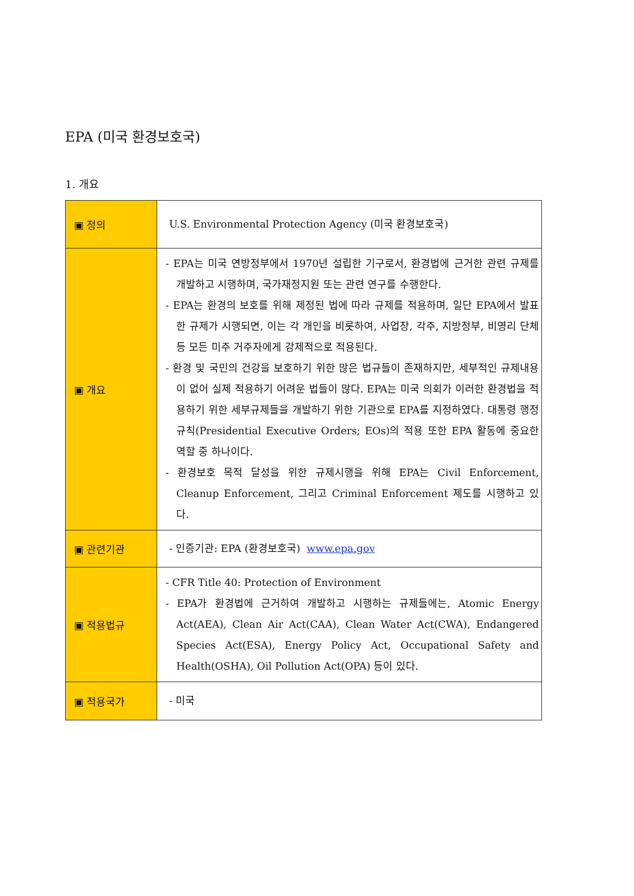EPA (미국 환경보호국)
1. 개요
| ▣ 정의 | U.S. Environmental Protection Agency (미국 환경보호국) |
| ▣ 개요 | - EPA는 미국 연방정부에서 1970년 설립한 기구로서, 환경법에 근거한 관련 규제를 개발하고 시행하며, 국가재정지원 또는 관련 연구를 수행한다. - EPA는 환경의 보호를 위해 제정된 법에 따라 규제를 적용하며, 일단 EPA에서 발표한 규제가 시행되면, 이는 각 개인을 비롯하여, 사업장, 각주, 지방정부, 비영리 단체 등 모든 미주 거주자에게 강제적으로 적용된다. - 환경 및 국민의 건강을 보호하기 위한 많은 법규들이 존재하지만, 세부적인 규제내용이 없어 실제 적용하기 어려운 법들이 많다. EPA는 미국 의회가 이러한 환경법을 적용하기 위한 세부규제들을 개발하기 위한 기관으로 EPA를 지정하였다. 대통령 행정규칙(Presidential Executive Orders; EOs)의 적용 또한 EPA 활동에 중요한 역할 중 하나이다. - 환경보호 목적 달성을 위한 규제시행을 위해 EPA는 Civil Enforcement, Cleanup Enforcement, 그리고 Criminal Enforcement 제도를 시행하고 있다. |
| ▣ 관련기관 | - 인증기관: EPA (환경보호국) www.epa.gov |
| ▣ 적용법규 | - CFR Title 40: Protection of Environment - EPA가 환경법에 근거하여 개발하고 시행하는 규제들에는, Atomic Energy Act(AEA), Clean Air Act(CAA), Clean Water Act(CWA), Endangered Species Act(ESA), Energy Policy Act, Occupational Safety and Health(OSHA), Oil Pollution Act(OPA) 등이 있다. |
| ▣ 적용국가 | - 미국 |